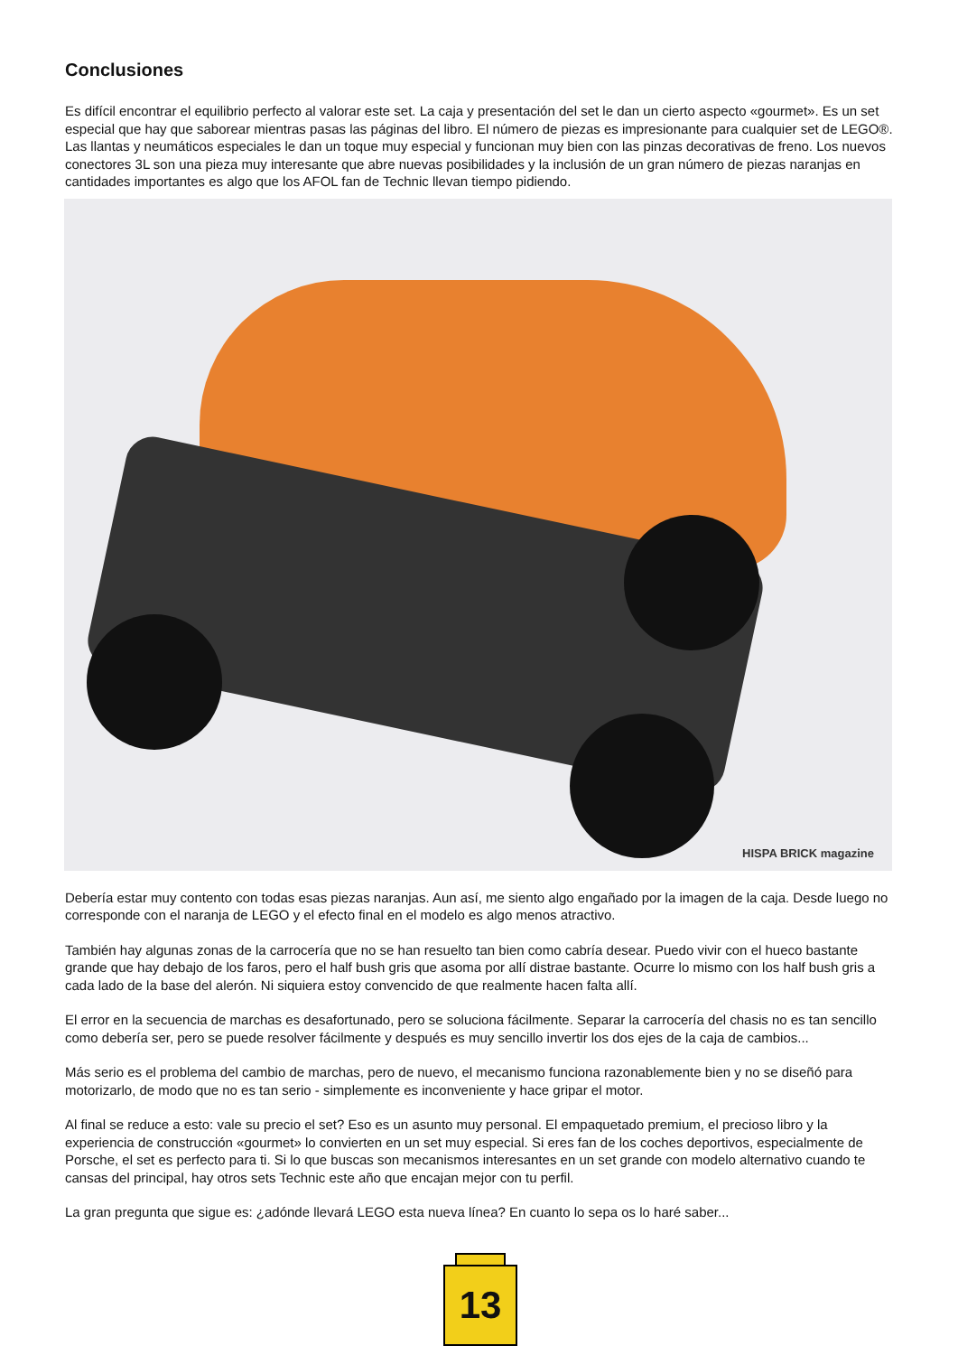Conclusiones
Es difícil encontrar el equilibrio perfecto al valorar este set. La caja y presentación del set le dan un cierto aspecto «gourmet». Es un set especial que hay que saborear mientras pasas las páginas del libro. El número de piezas es impresionante para cualquier set de LEGO®. Las llantas y neumáticos especiales le dan un toque muy especial y funcionan muy bien con las pinzas decorativas de freno. Los nuevos conectores 3L son una pieza muy interesante que abre nuevas posibilidades y la inclusión de un gran número de piezas naranjas en cantidades importantes es algo que los AFOL fan de Technic llevan tiempo pidiendo.
HISPA BRICK magazine
Debería estar muy contento con todas esas piezas naranjas. Aun así, me siento algo engañado por la imagen de la caja. Desde luego no corresponde con el naranja de LEGO y el efecto final en el modelo es algo menos atractivo.
También hay algunas zonas de la carrocería que no se han resuelto tan bien como cabría desear. Puedo vivir con el hueco bastante grande que hay debajo de los faros, pero el half bush gris que asoma por allí distrae bastante. Ocurre lo mismo con los half bush gris a cada lado de la base del alerón. Ni siquiera estoy convencido de que realmente hacen falta allí.
El error en la secuencia de marchas es desafortunado, pero se soluciona fácilmente. Separar la carrocería del chasis no es tan sencillo como debería ser, pero se puede resolver fácilmente y después es muy sencillo invertir los dos ejes de la caja de cambios...
Más serio es el problema del cambio de marchas, pero de nuevo, el mecanismo funciona razonablemente bien y no se diseñó para motorizarlo, de modo que no es tan serio - simplemente es inconveniente y hace gripar el motor.
Al final se reduce a esto: vale su precio el set? Eso es un asunto muy personal. El empaquetado premium, el precioso libro y la experiencia de construcción «gourmet» lo convierten en un set muy especial. Si eres fan de los coches deportivos, especialmente de Porsche, el set es perfecto para ti. Si lo que buscas son mecanismos interesantes en un set grande con modelo alternativo cuando te cansas del principal, hay otros sets Technic este año que encajan mejor con tu perfil.
La gran pregunta que sigue es: ¿adónde llevará LEGO esta nueva línea? En cuanto lo sepa os lo haré saber...
13